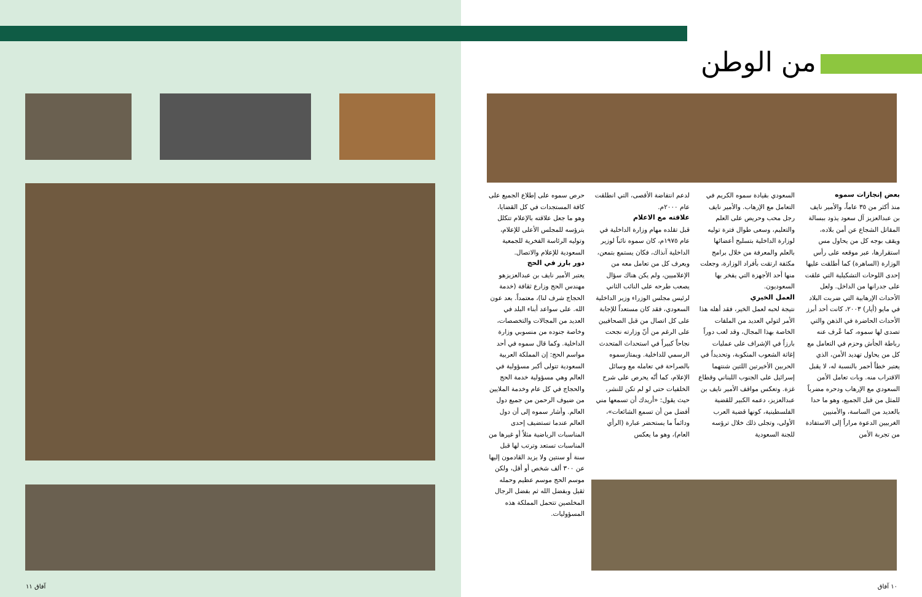آفاق ١١
من الوطن
بعض إنجازات سموه
منذ أكثر من ٣٥ عاماً، والأمير نايف بن عبدالعزيز آل سعود يذود ببسالة المقاتل الشجاع عن أمن بلاده، ويقف بوجه كل من يحاول مس استقرارها، عبر موقعه على رأس الوزارة (الساهرة) كما أطلقت عليها إحدى اللوحات التشكيلية التي علقت على جدرانها من الداخل. ولعل الأحداث الإرهابية التي ضربت البلاد في مايو (أيار) ٢٠٠٣، كانت أحد أبرز الأحداث الحاضرة في الذهن والتي تصدى لها سموه، كما عُرف عنه رباطة الجأش وحزم في التعامل مع كل من يحاول تهديد الأمن، الذي يعتبر خطاً أحمر بالنسبة له، لا يقبل الاقتراب منه. وبات تعامل الأمن السعودي مع الإرهاب ودحره مضرباً للمثل من قبل الجميع، وهو ما حدا بالعديد من الساسة، والأمنيين الغربيين الدعوة مراراً إلى الاستفادة من تجربة الأمن
السعودي بقيادة سموه الكريم في التعامل مع الإرهاب. والأمير نايف رجل محب وحريص على العلم والتعليم، وسعى طوال فترة توليه لوزارة الداخلية بتسليح أعضائها بالعلم والمعرفة من خلال برامج مكثفة ارتقت بأفراد الوزارة، وجعلت منها أحد الأجهزة التي يفخر بها السعوديون.
العمل الخيري
نتيجة لحبه لعمل الخير، فقد أهله هذا الأمر لتولي العديد من الملفات الخاصة بهذا المجال، وقد لعب دوراً بارزاً في الإشراف على عمليات إغاثة الشعوب المنكوبة، وتحديداً في الحربين الأخيرتين اللتين شنتهما إسرائيل على الجنوب اللبناني وقطاع غزة. وتعكس مواقف الأمير نايف بن عبدالعزيز، دعمه الكبير للقضية الفلسطينية، كونها قضية العرب الأولى، وتجلى ذلك خلال ترؤسه للجنة السعودية
لدعم انتفاضة الأقصى، التي انطلقت عام ٢٠٠٠م.
علاقته مع الاعلام
قبل تقلده مهام وزارة الداخلية في عام ١٩٧٥م، كان سموه نائباً لوزير الداخلية آنذاك، فكان يستمع بتمعن، ويعرف كل من تعامل معه من الإعلاميين، ولم يكن هناك سؤال يصعب طرحه على النائب الثاني لرئيس مجلس الوزراء وزير الداخلية السعودي، فقد كان مستعداً للإجابة على كل اتصال من قبل الصحافيين على الرغم من أنّ وزارته نجحت نجاحاً كبيراً في استحداث المتحدث الرسمي للداخلية. ويمتازسموه بالصراحة في تعامله مع وسائل الإعلام، كما أنّه يحرص على شرح الخلفيات حتى لو لم تكن للنشر، حيث يقول: «أريدك أن تسمعها مني أفضل من أن تسمع الشائعات»، ودائماً ما يستحضر عبارة (الرأي العام)، وهو ما يعكس
حرص سموه على إطلاع الجميع على كافة المستجدات في كل القضايا، وهو ما جعل علاقته بالإعلام تتكلل بترؤسه للمجلس الأعلى للإعلام، وتوليه الرئاسة الفخرية للجمعية السعودية للإعلام والاتصال.
دور بارز في الحج
يعتبر الأمير نايف بن عبدالعزيزهو مهندس الحج وزارع ثقافة (خدمة الحجاج شرف لنا)، معتمداً. بعد عون الله. على سواعد أبناء البلد في العديد من المجالات والتخصصات، وخاصة جنوده من منسوبي وزارة الداخلية. وكما قال سموه في أحد مواسم الحج: إن المملكة العربية السعودية تتولى أكبر مسؤولية في العالم وهي مسؤولية خدمة الحج والحجاج في كل عام وخدمة الملايين من ضيوف الرحمن من جميع دول العالم. وأشار سموه إلى أن دول العالم عندما تستضيف إحدى المناسبات الرياضية مثلاً أو غيرها من المناسبات تستعد وترتب لها قبل سنة أو سنتين ولا يزيد القادمون إليها عن ٣٠٠ ألف شخص أو أقل، ولكن موسم الحج موسم عظيم وحمله ثقيل وبفضل الله ثم بفضل الرجال المخلصين تتحمل المملكة هذه المسؤوليات.
١٠ آفاق